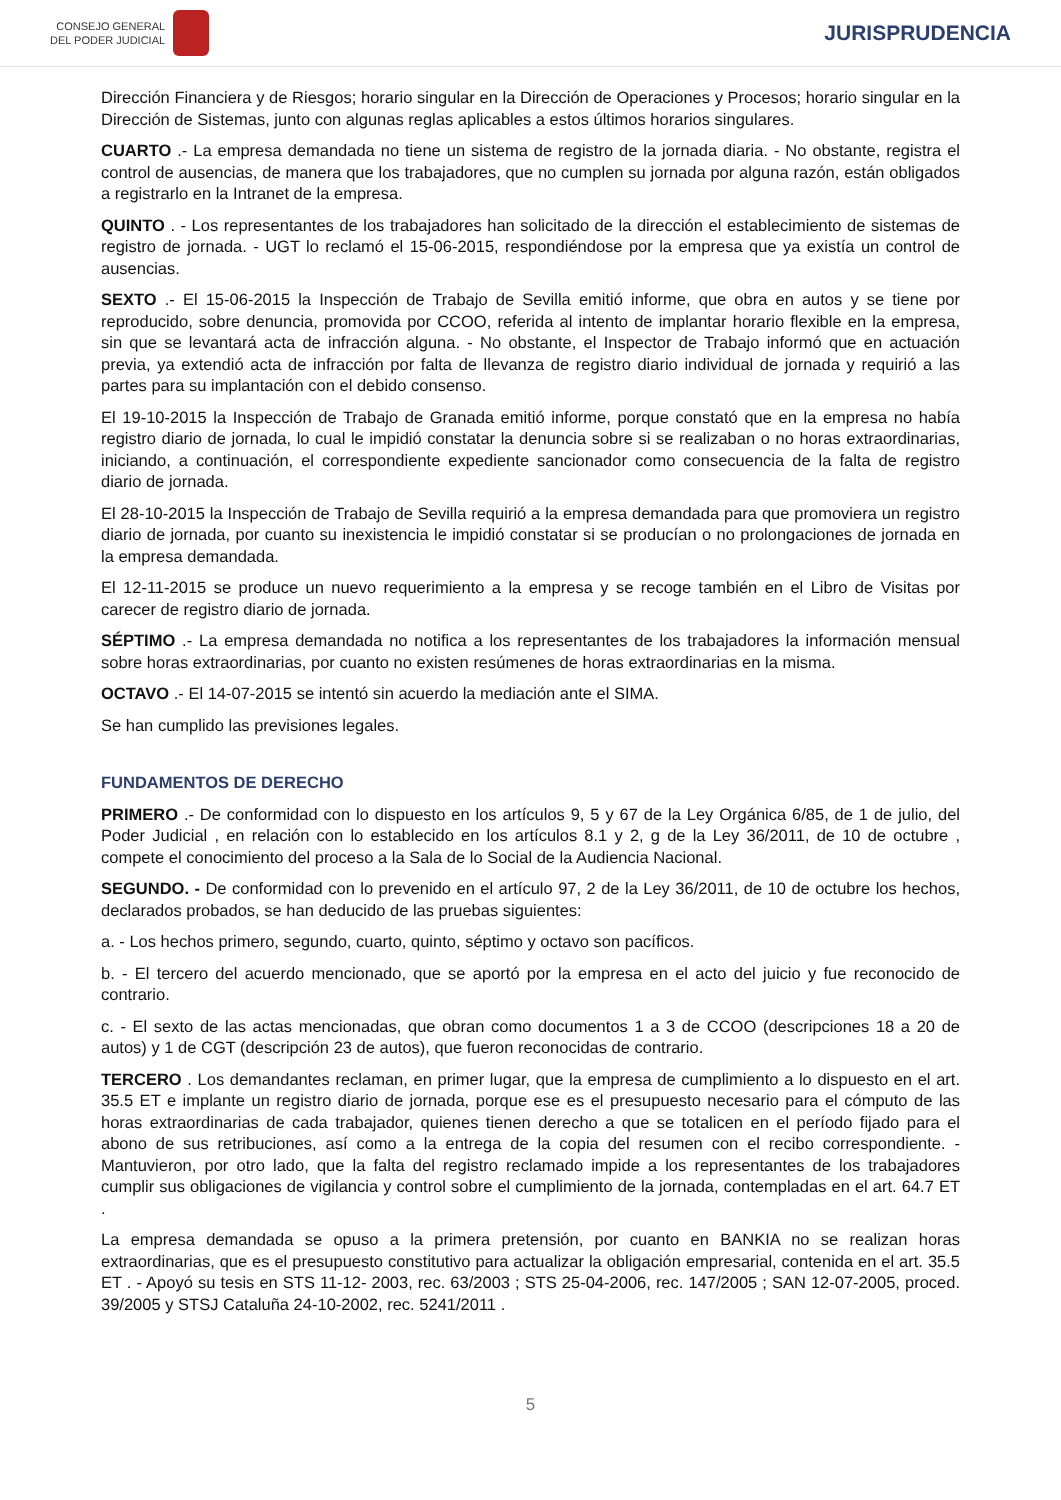CONSEJO GENERAL
DEL PODER JUDICIAL
JURISPRUDENCIA
Dirección Financiera y de Riesgos; horario singular en la Dirección de Operaciones y Procesos; horario singular en la Dirección de Sistemas, junto con algunas reglas aplicables a estos últimos horarios singulares.
CUARTO .- La empresa demandada no tiene un sistema de registro de la jornada diaria. - No obstante, registra el control de ausencias, de manera que los trabajadores, que no cumplen su jornada por alguna razón, están obligados a registrarlo en la Intranet de la empresa.
QUINTO . - Los representantes de los trabajadores han solicitado de la dirección el establecimiento de sistemas de registro de jornada. - UGT lo reclamó el 15-06-2015, respondiéndose por la empresa que ya existía un control de ausencias.
SEXTO .- El 15-06-2015 la Inspección de Trabajo de Sevilla emitió informe, que obra en autos y se tiene por reproducido, sobre denuncia, promovida por CCOO, referida al intento de implantar horario flexible en la empresa, sin que se levantará acta de infracción alguna. - No obstante, el Inspector de Trabajo informó que en actuación previa, ya extendió acta de infracción por falta de llevanza de registro diario individual de jornada y requirió a las partes para su implantación con el debido consenso.
El 19-10-2015 la Inspección de Trabajo de Granada emitió informe, porque constató que en la empresa no había registro diario de jornada, lo cual le impidió constatar la denuncia sobre si se realizaban o no horas extraordinarias, iniciando, a continuación, el correspondiente expediente sancionador como consecuencia de la falta de registro diario de jornada.
El 28-10-2015 la Inspección de Trabajo de Sevilla requirió a la empresa demandada para que promoviera un registro diario de jornada, por cuanto su inexistencia le impidió constatar si se producían o no prolongaciones de jornada en la empresa demandada.
El 12-11-2015 se produce un nuevo requerimiento a la empresa y se recoge también en el Libro de Visitas por carecer de registro diario de jornada.
SÉPTIMO .- La empresa demandada no notifica a los representantes de los trabajadores la información mensual sobre horas extraordinarias, por cuanto no existen resúmenes de horas extraordinarias en la misma.
OCTAVO .- El 14-07-2015 se intentó sin acuerdo la mediación ante el SIMA.
Se han cumplido las previsiones legales.
FUNDAMENTOS DE DERECHO
PRIMERO .- De conformidad con lo dispuesto en los artículos 9, 5 y 67 de la Ley Orgánica 6/85, de 1 de julio, del Poder Judicial , en relación con lo establecido en los artículos 8.1 y 2, g de la Ley 36/2011, de 10 de octubre , compete el conocimiento del proceso a la Sala de lo Social de la Audiencia Nacional.
SEGUNDO. - De conformidad con lo prevenido en el artículo 97, 2 de la Ley 36/2011, de 10 de octubre los hechos, declarados probados, se han deducido de las pruebas siguientes:
a. - Los hechos primero, segundo, cuarto, quinto, séptimo y octavo son pacíficos.
b. - El tercero del acuerdo mencionado, que se aportó por la empresa en el acto del juicio y fue reconocido de contrario.
c. - El sexto de las actas mencionadas, que obran como documentos 1 a 3 de CCOO (descripciones 18 a 20 de autos) y 1 de CGT (descripción 23 de autos), que fueron reconocidas de contrario.
TERCERO . Los demandantes reclaman, en primer lugar, que la empresa de cumplimiento a lo dispuesto en el art. 35.5 ET e implante un registro diario de jornada, porque ese es el presupuesto necesario para el cómputo de las horas extraordinarias de cada trabajador, quienes tienen derecho a que se totalicen en el período fijado para el abono de sus retribuciones, así como a la entrega de la copia del resumen con el recibo correspondiente. - Mantuvieron, por otro lado, que la falta del registro reclamado impide a los representantes de los trabajadores cumplir sus obligaciones de vigilancia y control sobre el cumplimiento de la jornada, contempladas en el art. 64.7 ET .
La empresa demandada se opuso a la primera pretensión, por cuanto en BANKIA no se realizan horas extraordinarias, que es el presupuesto constitutivo para actualizar la obligación empresarial, contenida en el art. 35.5 ET . - Apoyó su tesis en STS 11-12- 2003, rec. 63/2003 ; STS 25-04-2006, rec. 147/2005 ; SAN 12-07-2005, proced. 39/2005 y STSJ Cataluña 24-10-2002, rec. 5241/2011 .
5